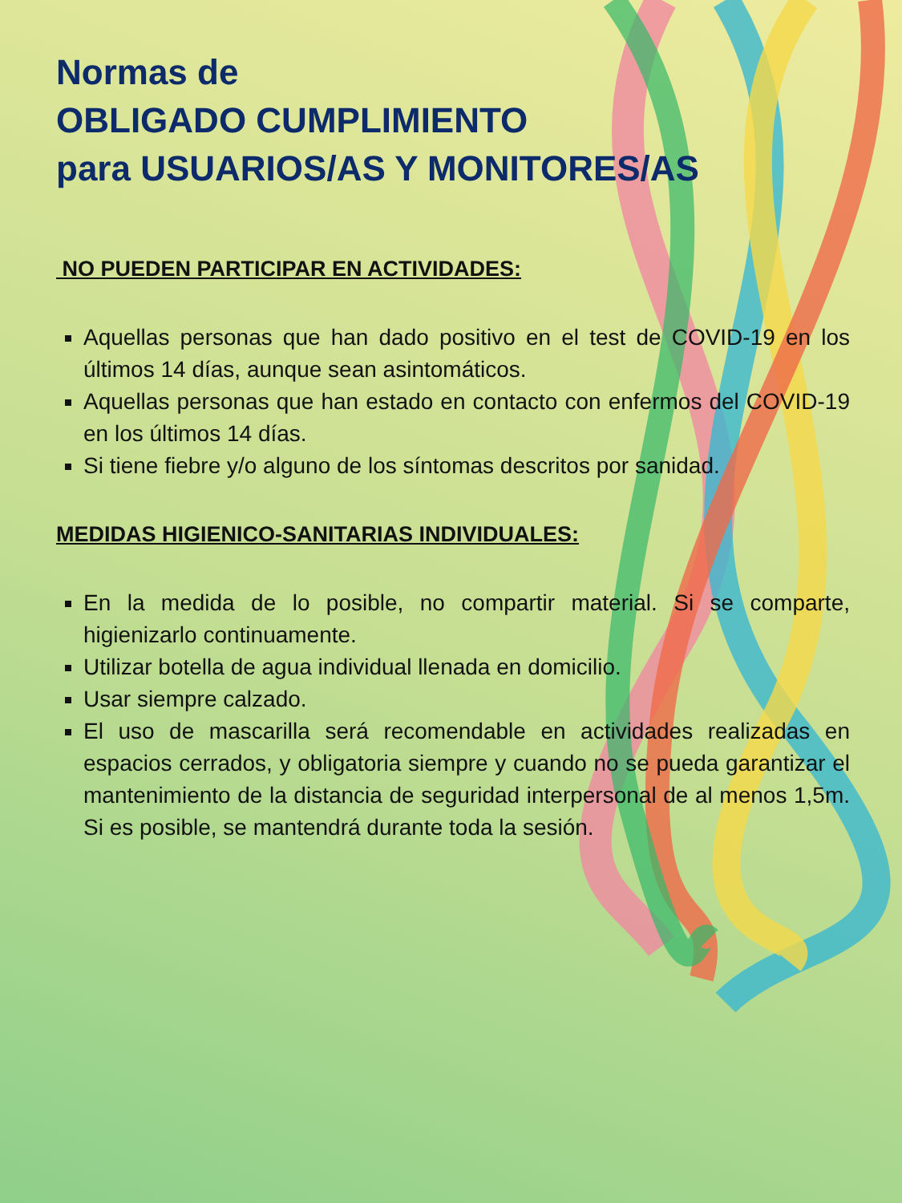Normas de
OBLIGADO CUMPLIMIENTO
para USUARIOS/AS Y MONITORES/AS
NO PUEDEN PARTICIPAR EN ACTIVIDADES:
Aquellas personas que han dado positivo en el test de COVID-19 en los últimos 14 días, aunque sean asintomáticos.
Aquellas personas que han estado en contacto con enfermos del COVID-19 en los últimos 14 días.
Si tiene fiebre y/o alguno de los síntomas descritos por sanidad.
MEDIDAS HIGIENICO-SANITARIAS INDIVIDUALES:
En la medida de lo posible, no compartir material. Si se comparte, higienizarlo continuamente.
Utilizar botella de agua individual llenada en domicilio.
Usar siempre calzado.
El uso de mascarilla será recomendable en actividades realizadas en espacios cerrados, y obligatoria siempre y cuando no se pueda garantizar el mantenimiento de la distancia de seguridad interpersonal de al menos 1,5m. Si es posible, se mantendrá durante toda la sesión.